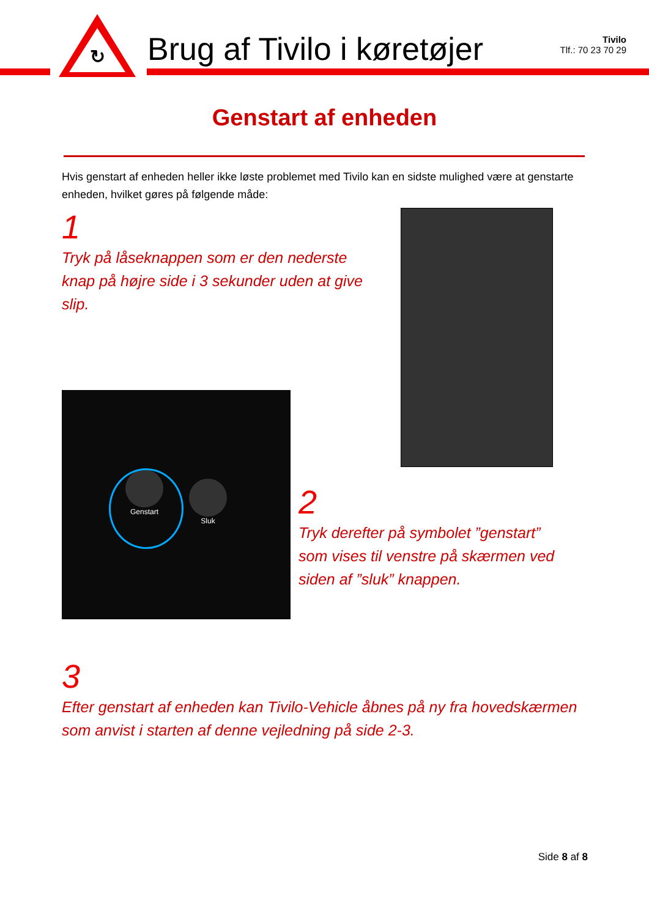↻
Brug af Tivilo i køretøjer
Tivilo
Tlf.: 70 23 70 29
Genstart af enheden
Hvis genstart af enheden heller ikke løste problemet med Tivilo kan en sidste mulighed være at genstarte enheden, hvilket gøres på følgende måde:
1
Tryk på låseknappen som er den nederste knap på højre side i 3 sekunder uden at give slip.
Genstart
Sluk
2
Tryk derefter på symbolet ”genstart” som vises til venstre på skærmen ved siden af ”sluk” knappen.
3
Efter genstart af enheden kan Tivilo-Vehicle åbnes på ny fra hovedskærmen som anvist i starten af denne vejledning på side 2-3.
Side 8 af 8